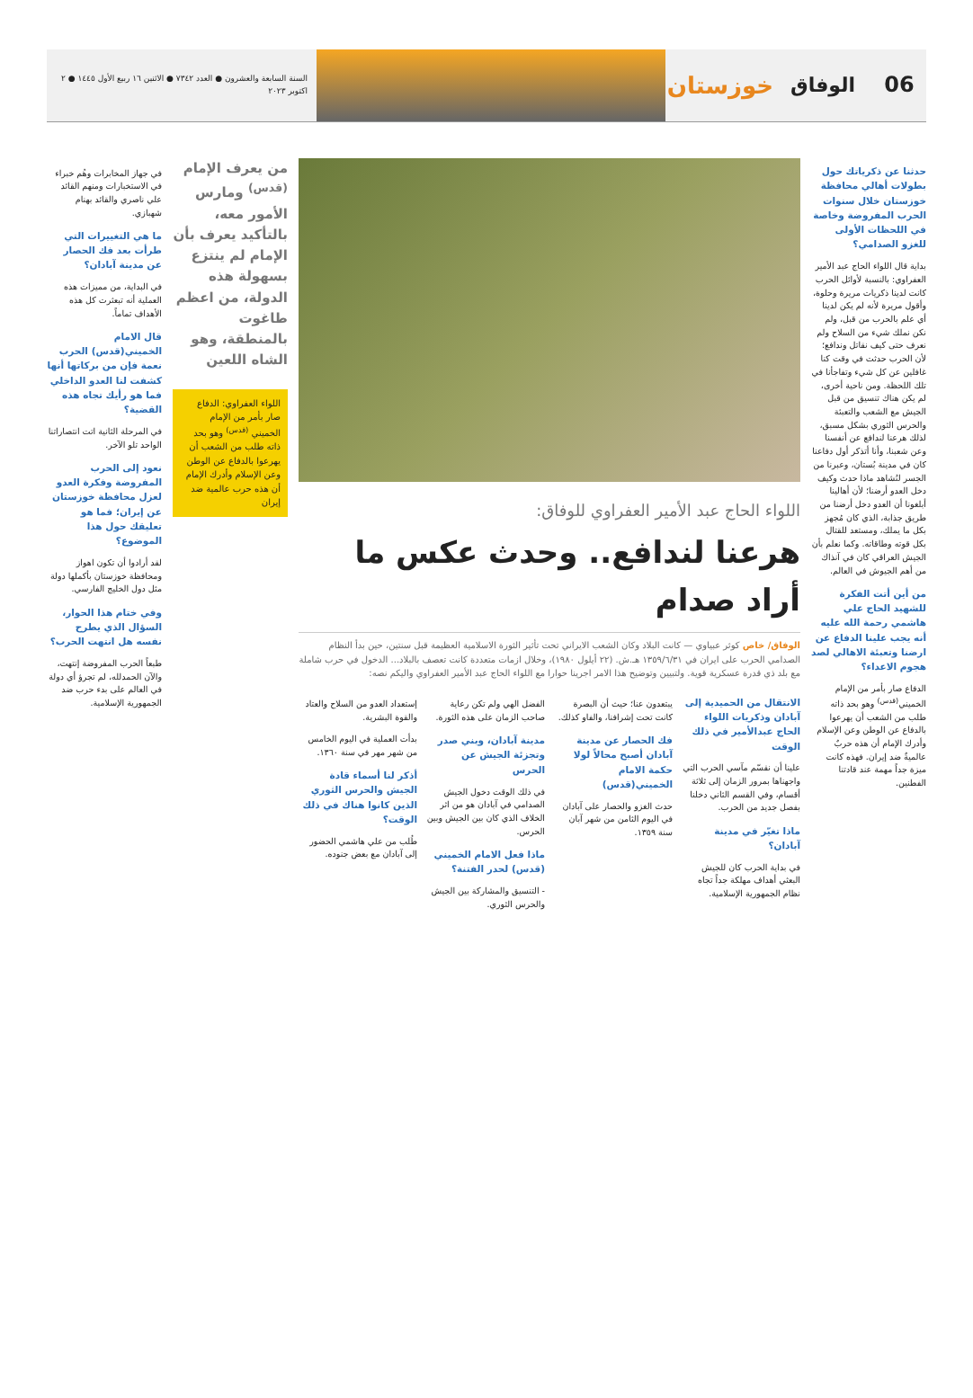06 الوفاق
خوزستان
السنة السابعة والعشرون ● العدد ٧٣٤٢ ● الاثنين ١٦ ربيع الأول ١٤٤٥ ● ٢ اكتوبر ٢٠٢٣
حدثنا عن ذكرياتك حول بطولات أهالي محافظة خوزستان خلال سنوات الحرب المفروضة وخاصة في اللحظات الأولى للغزو الصدامي؟
بداية قال اللواء الحاج عبد الأمير العفراوي: بالنسبة لأوائل الحرب كانت لدينا ذكريات مريرة وحلوة، وأقول مريرة لأنه لم يكن لدينا أي علم بالحرب من قبل، ولم نكن نملك شيء من السلاح ولم نعرف حتى كيف نقاتل وندافع؛ لأن الحرب حدثت في وقت كنا غافلين عن كل شيء وتفاجأنا في تلك اللحظة. ومن ناحية أخرى، لم يكن هناك تنسيق من قبل الجيش مع الشعب والتعبئة والحرس الثوري بشكل مسبق، لذلك هرعنا لندافع عن أنفسنا وعن شعبنا، وأنا أتذكر أول دفاعنا كان في مدينة بُستان، وعبرنا من الجسر لنُشاهد ماذا حدث وكيف دخل العدو أرضنا؛ لأن أهالينا أبلغونا أن العدو دخل أرضنا من طريق جذابة، الذي كان مُجهز بكل ما يملك، ومستعد للقتال بكل قوته وطاقاته. وكما نعلم بأن الجيش العراقي كان في آنذاك من أهم الجيوش في العالم.
من أين أتت الفكرة للشهيد الحاج علي هاشمي رحمة الله عليه أنه يجب علينا الدفاع عن ارضنا وتعبئة الاهالي لصد هجوم الاعداء؟
الدفاع صار بأمر من الإمام الخميني<sup>(قدس)</sup> وهو بحد ذاته طلب من الشعب أن يهرعوا بالدفاع عن الوطن وعن الإسلام وأدرك الإمام أن هذه حربٌ عالميةٌ ضد إيران. فهذه كانت ميزة جداً مهمة عند قادتنا الفطنين.
اللواء الحاج عبد الأمير العفراوي للوفاق:
هرعنا لندافع.. وحدث عكس ما أراد صدام
الوفاق/ خاص كوثر عبياوي — كانت البلاد وكان الشعب الايراني تحت تأثير الثورة الاسلامية العظيمة قبل سنتين، حين بدأ النظام الصدامي الحرب على ايران في ١٣٥٩/٦/٣١ هـ.ش. (٢٢ أيلول ١٩٨٠)، وخلال ازمات متعددة كانت تعصف بالبلاد... الدخول في حرب شاملة مع بلد ذي قدرة عسكرية قوية. ولتبيين وتوضيح هذا الامر اجرينا حوارا مع اللواء الحاج عبد الأمير العفراوي واليكم نصه:
الانتقال من الحميدية إلى آبادان وذكريات اللواء الحاج عبدالأمير في ذلك الوقت
علينا أن نقسّم مآسي الحرب التي واجهناها بمرور الزمان إلى ثلاثة أقسام، وفي القسم الثاني دخلنا بفصل جديد من الحرب.
ماذا تغيّر في مدينة آبادان؟
في بداية الحرب كان للجيش البعثي أهداف مهلكة جداً تجاه نظام الجمهورية الإسلامية.
يبتعدون عنا؛ حيث أن البصرة كانت تحت إشرافنا، والفاو كذلك.
فك الحصار عن مدينة آبادان أصبح محالاً لولا حكمة الامام الخميني(قدس)
حدث الغزو والحصار على آبادان في اليوم الثامن من شهر آبان سنة ١٣٥٩.
الفضل الهي ولم تكن رعاية صاحب الزمان على هذه الثورة.
مدينة آبادان، وبني صدر وتجزئة الجيش عن الحرس
في ذلك الوقت دخول الجيش الصدامي في آبادان هو من اثر الخلاف الذي كان بين الجيش وبين الحرس.
ماذا فعل الامام الخميني (قدس) لحدر الفتنة؟
- التنسيق والمشاركة بين الجيش والحرس الثوري.
إستعداد العدو من السلاح والعتاد والقوة البشرية.
بدأت العملية في اليوم الخامس من شهر مهر في سنة ١٣٦٠.
أذكر لنا أسماء قادة الجيش والحرس الثوري الذين كانوا هناك في ذلك الوقت؟
طُلب من علي هاشمي الحضور إلى آبادان مع بعض جنوده.
من يعرف الإمام <sup>(قدس)</sup> ومارس الأمور معه، بالتأكيد يعرف بأن الإمام لم ينتزع بسهولة هذه الدولة، من اعظم طاغوت بالمنطقة، وهو الشاه اللعين
اللواء العفراوي: الدفاع صار بأمر من الإمام الخميني <sup>(قدس)</sup> وهو بحد ذاته طلب من الشعب أن يهرعوا بالدفاع عن الوطن وعن الإسلام وأدرك الإمام أن هذه حرب عالمية ضد إيران
في جهاز المخابرات وهُم خبراء في الاستخبارات ومنهم القائد علي ناصري والقائد بهنام شهبازي.
ما هي التغييرات التي طرأت بعد فك الحصار عن مدينة آبادان؟
في البداية، من مميزات هذه العملية أنه تبعثرت كل هذه الأهداف تماماً.
قال الامام الخميني(قدس) الحرب نعمة فإن من بركاتها أنها كشفت لنا العدو الداخلي فما هو رأيك تجاه هذه القضية؟
في المرحلة الثانية اتت انتصاراتنا الواحد تلو الآخر.
نعود إلى الحرب المفروضة وفكرة العدو لعزل محافظة خوزستان عن إيران؛ فما هو تعليقك حول هذا الموضوع؟
لقد أرادوا أن تكون اهواز ومحافظة خوزستان بأكملها دولة مثل دول الخليج الفارسي.
وفي ختام هذا الحوار، السؤال الذي يطرح نفسه هل انتهت الحرب؟
طبعاً الحرب المفروضة إنتهت، والآن الحمدلله، لم تجرؤ أي دولة في العالم على بدء حرب ضد الجمهورية الإسلامية.